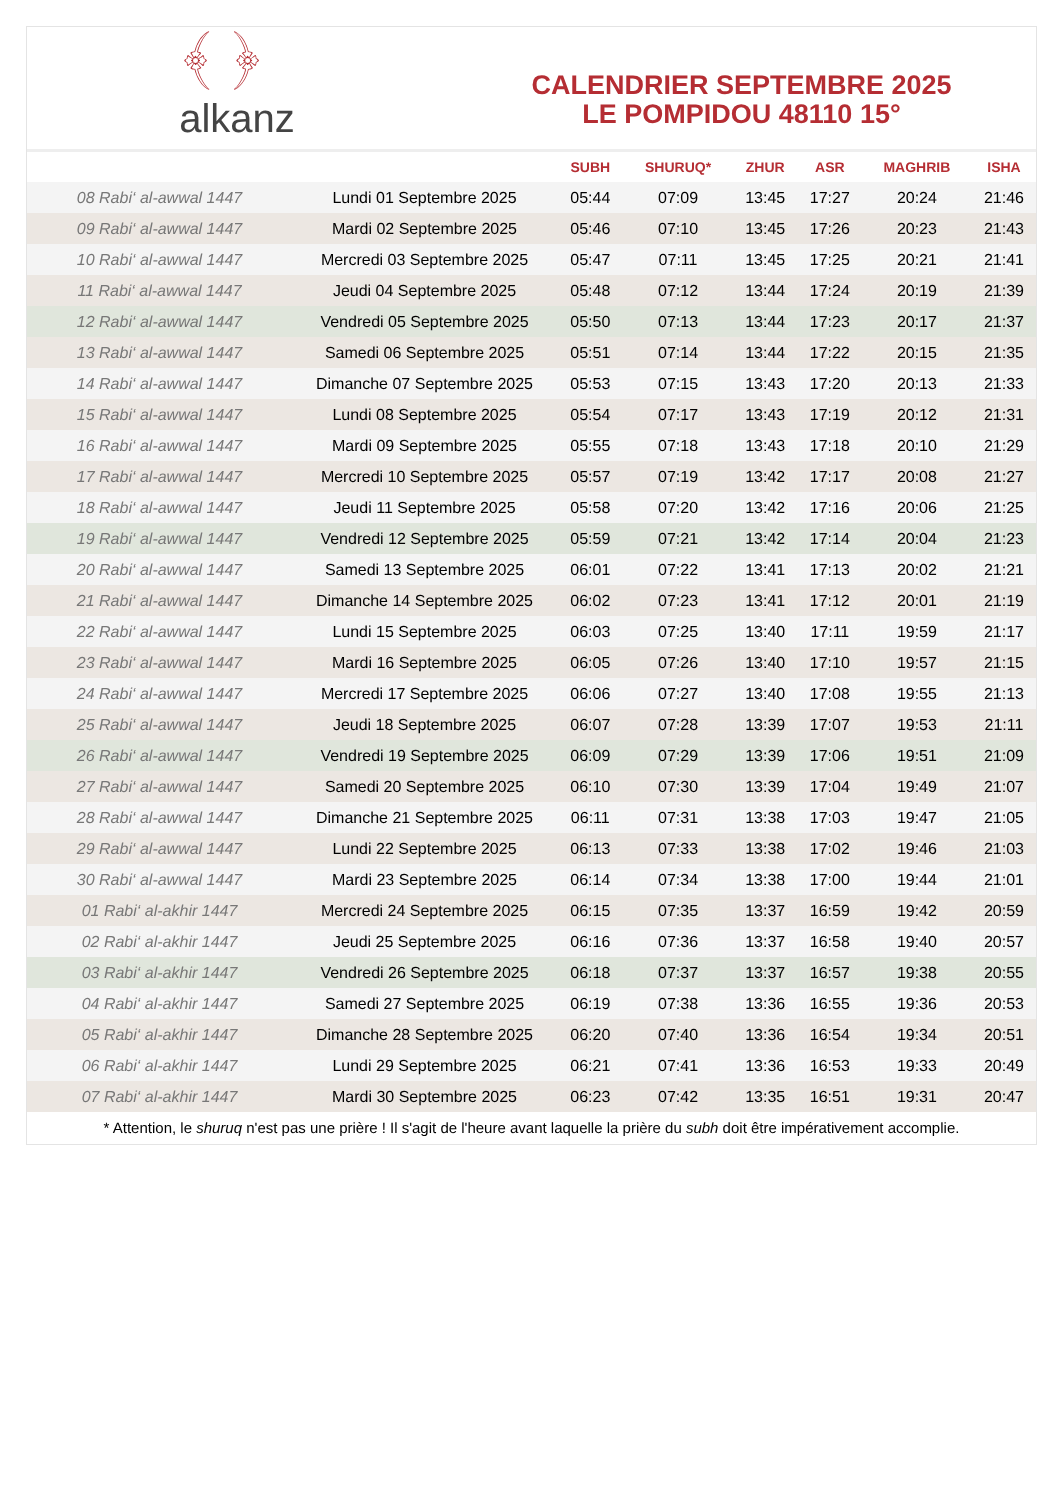﴾ ﴿
alkanz
CALENDRIER SEPTEMBRE 2025
LE POMPIDOU 48110 15°
| | | SUBH | SHURUQ* | ZHUR | ASR | MAGHRIB | ISHA |
| --- | --- | --- | --- | --- | --- | --- | --- |
| 08 Rabi‘ al-awwal 1447 | Lundi 01 Septembre 2025 | 05:44 | 07:09 | 13:45 | 17:27 | 20:24 | 21:46 |
| 09 Rabi‘ al-awwal 1447 | Mardi 02 Septembre 2025 | 05:46 | 07:10 | 13:45 | 17:26 | 20:23 | 21:43 |
| 10 Rabi‘ al-awwal 1447 | Mercredi 03 Septembre 2025 | 05:47 | 07:11 | 13:45 | 17:25 | 20:21 | 21:41 |
| 11 Rabi‘ al-awwal 1447 | Jeudi 04 Septembre 2025 | 05:48 | 07:12 | 13:44 | 17:24 | 20:19 | 21:39 |
| 12 Rabi‘ al-awwal 1447 | Vendredi 05 Septembre 2025 | 05:50 | 07:13 | 13:44 | 17:23 | 20:17 | 21:37 |
| 13 Rabi‘ al-awwal 1447 | Samedi 06 Septembre 2025 | 05:51 | 07:14 | 13:44 | 17:22 | 20:15 | 21:35 |
| 14 Rabi‘ al-awwal 1447 | Dimanche 07 Septembre 2025 | 05:53 | 07:15 | 13:43 | 17:20 | 20:13 | 21:33 |
| 15 Rabi‘ al-awwal 1447 | Lundi 08 Septembre 2025 | 05:54 | 07:17 | 13:43 | 17:19 | 20:12 | 21:31 |
| 16 Rabi‘ al-awwal 1447 | Mardi 09 Septembre 2025 | 05:55 | 07:18 | 13:43 | 17:18 | 20:10 | 21:29 |
| 17 Rabi‘ al-awwal 1447 | Mercredi 10 Septembre 2025 | 05:57 | 07:19 | 13:42 | 17:17 | 20:08 | 21:27 |
| 18 Rabi‘ al-awwal 1447 | Jeudi 11 Septembre 2025 | 05:58 | 07:20 | 13:42 | 17:16 | 20:06 | 21:25 |
| 19 Rabi‘ al-awwal 1447 | Vendredi 12 Septembre 2025 | 05:59 | 07:21 | 13:42 | 17:14 | 20:04 | 21:23 |
| 20 Rabi‘ al-awwal 1447 | Samedi 13 Septembre 2025 | 06:01 | 07:22 | 13:41 | 17:13 | 20:02 | 21:21 |
| 21 Rabi‘ al-awwal 1447 | Dimanche 14 Septembre 2025 | 06:02 | 07:23 | 13:41 | 17:12 | 20:01 | 21:19 |
| 22 Rabi‘ al-awwal 1447 | Lundi 15 Septembre 2025 | 06:03 | 07:25 | 13:40 | 17:11 | 19:59 | 21:17 |
| 23 Rabi‘ al-awwal 1447 | Mardi 16 Septembre 2025 | 06:05 | 07:26 | 13:40 | 17:10 | 19:57 | 21:15 |
| 24 Rabi‘ al-awwal 1447 | Mercredi 17 Septembre 2025 | 06:06 | 07:27 | 13:40 | 17:08 | 19:55 | 21:13 |
| 25 Rabi‘ al-awwal 1447 | Jeudi 18 Septembre 2025 | 06:07 | 07:28 | 13:39 | 17:07 | 19:53 | 21:11 |
| 26 Rabi‘ al-awwal 1447 | Vendredi 19 Septembre 2025 | 06:09 | 07:29 | 13:39 | 17:06 | 19:51 | 21:09 |
| 27 Rabi‘ al-awwal 1447 | Samedi 20 Septembre 2025 | 06:10 | 07:30 | 13:39 | 17:04 | 19:49 | 21:07 |
| 28 Rabi‘ al-awwal 1447 | Dimanche 21 Septembre 2025 | 06:11 | 07:31 | 13:38 | 17:03 | 19:47 | 21:05 |
| 29 Rabi‘ al-awwal 1447 | Lundi 22 Septembre 2025 | 06:13 | 07:33 | 13:38 | 17:02 | 19:46 | 21:03 |
| 30 Rabi‘ al-awwal 1447 | Mardi 23 Septembre 2025 | 06:14 | 07:34 | 13:38 | 17:00 | 19:44 | 21:01 |
| 01 Rabi‘ al-akhir 1447 | Mercredi 24 Septembre 2025 | 06:15 | 07:35 | 13:37 | 16:59 | 19:42 | 20:59 |
| 02 Rabi‘ al-akhir 1447 | Jeudi 25 Septembre 2025 | 06:16 | 07:36 | 13:37 | 16:58 | 19:40 | 20:57 |
| 03 Rabi‘ al-akhir 1447 | Vendredi 26 Septembre 2025 | 06:18 | 07:37 | 13:37 | 16:57 | 19:38 | 20:55 |
| 04 Rabi‘ al-akhir 1447 | Samedi 27 Septembre 2025 | 06:19 | 07:38 | 13:36 | 16:55 | 19:36 | 20:53 |
| 05 Rabi‘ al-akhir 1447 | Dimanche 28 Septembre 2025 | 06:20 | 07:40 | 13:36 | 16:54 | 19:34 | 20:51 |
| 06 Rabi‘ al-akhir 1447 | Lundi 29 Septembre 2025 | 06:21 | 07:41 | 13:36 | 16:53 | 19:33 | 20:49 |
| 07 Rabi‘ al-akhir 1447 | Mardi 30 Septembre 2025 | 06:23 | 07:42 | 13:35 | 16:51 | 19:31 | 20:47 |
* Attention, le shuruq n'est pas une prière ! Il s'agit de l'heure avant laquelle la prière du subh doit être impérativement accomplie.